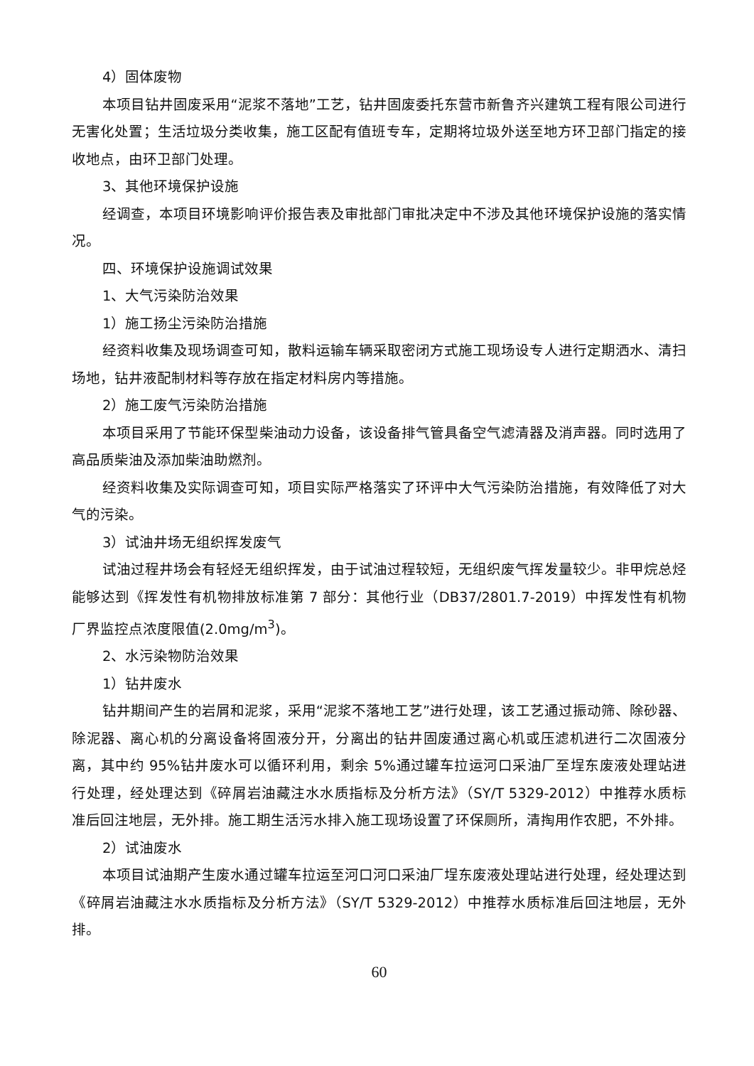4）固体废物
本项目钻井固废采用“泥浆不落地”工艺，钻井固废委托东营市新鲁齐兴建筑工程有限公司进行无害化处置；生活垃圾分类收集，施工区配有值班专车，定期将垃圾外送至地方环卫部门指定的接收地点，由环卫部门处理。
3、其他环境保护设施
经调查，本项目环境影响评价报告表及审批部门审批决定中不涉及其他环境保护设施的落实情况。
四、环境保护设施调试效果
1、大气污染防治效果
1）施工扬尘污染防治措施
经资料收集及现场调查可知，散料运输车辆采取密闭方式施工现场设专人进行定期洒水、清扫场地，钻井液配制材料等存放在指定材料房内等措施。
2）施工废气污染防治措施
本项目采用了节能环保型柴油动力设备，该设备排气管具备空气滤清器及消声器。同时选用了高品质柴油及添加柴油助燃剂。
经资料收集及实际调查可知，项目实际严格落实了环评中大气污染防治措施，有效降低了对大气的污染。
3）试油井场无组织挥发废气
试油过程井场会有轻烃无组织挥发，由于试油过程较短，无组织废气挥发量较少。非甲烷总烃能够达到《挥发性有机物排放标准第 7 部分：其他行业（DB37/2801.7-2019）中挥发性有机物厂界监控点浓度限值(2.0mg/m<sup>3</sup>)。
2、水污染物防治效果
1）钻井废水
钻井期间产生的岩屑和泥浆，采用“泥浆不落地工艺”进行处理，该工艺通过振动筛、除砂器、除泥器、离心机的分离设备将固液分开，分离出的钻井固废通过离心机或压滤机进行二次固液分离，其中约 95%钻井废水可以循环利用，剩余 5%通过罐车拉运河口采油厂至埕东废液处理站进行处理，经处理达到《碎屑岩油藏注水水质指标及分析方法》（SY/T 5329-2012）中推荐水质标准后回注地层，无外排。施工期生活污水排入施工现场设置了环保厕所，清掏用作农肥，不外排。
2）试油废水
本项目试油期产生废水通过罐车拉运至河口河口采油厂埕东废液处理站进行处理，经处理达到《碎屑岩油藏注水水质指标及分析方法》（SY/T 5329-2012）中推荐水质标准后回注地层，无外排。
60